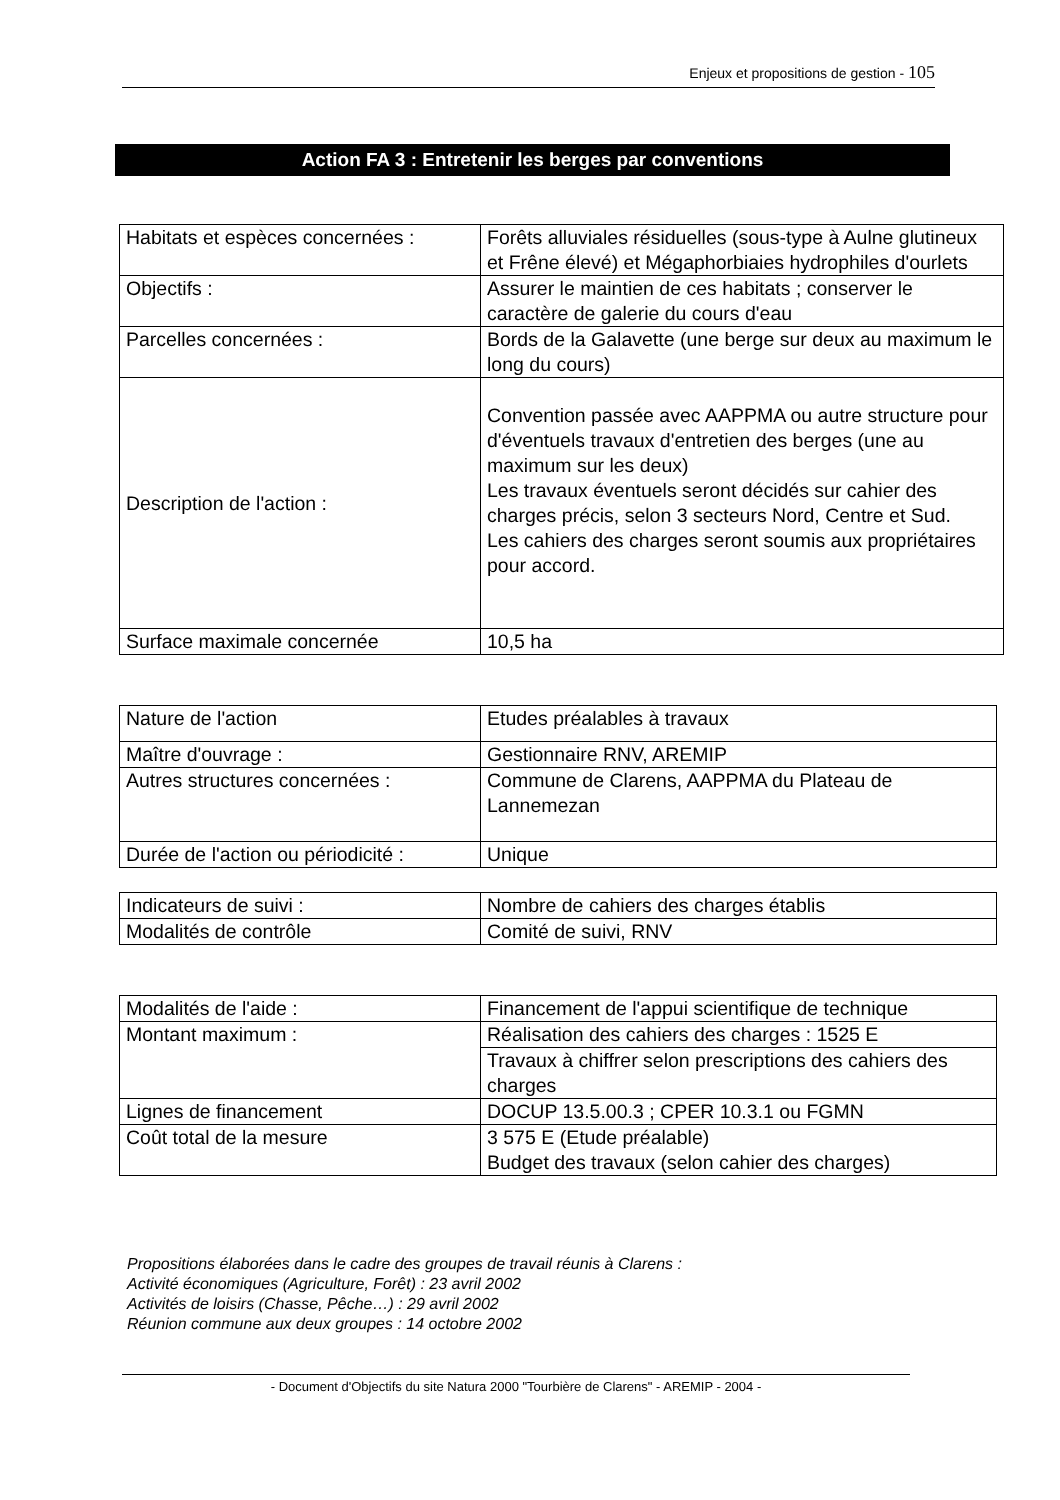Enjeux et propositions de gestion - 105
Action FA 3 : Entretenir les berges par conventions
| Habitats et espèces concernées : | Forêts alluviales résiduelles (sous-type à Aulne glutineux et Frêne élevé) et Mégaphorbiaies hydrophiles d'ourlets |
| Objectifs : | Assurer le maintien de ces habitats ; conserver le caractère de galerie du cours d'eau |
| Parcelles concernées : | Bords de la Galavette (une berge sur deux au maximum le long du cours) |
| Description de l'action : | Convention passée avec AAPPMA ou autre structure pour d'éventuels travaux d'entretien des berges (une au maximum sur les deux) Les travaux éventuels seront décidés sur cahier des charges précis, selon 3 secteurs Nord, Centre et Sud. Les cahiers des charges seront soumis aux propriétaires pour accord. |
| Surface maximale concernée | 10,5 ha |
| Nature de l'action | Etudes préalables à travaux |
| Maître d'ouvrage : | Gestionnaire RNV, AREMIP |
| Autres structures concernées : | Commune de Clarens, AAPPMA du Plateau de Lannemezan |
| Durée de l'action ou périodicité : | Unique |
| Indicateurs de suivi : | Nombre de cahiers des charges établis |
| Modalités de contrôle | Comité de suivi, RNV |
| Modalités de l'aide : | Financement de l'appui scientifique de technique |
| Montant maximum : | Réalisation des cahiers des charges : 1525 E |
| | Travaux à chiffrer selon prescriptions des cahiers des charges |
| Lignes de financement | DOCUP 13.5.00.3 ; CPER 10.3.1 ou FGMN |
| Coût total de la mesure | 3 575 E (Etude préalable) Budget des travaux (selon cahier des charges) |
Propositions élaborées dans le cadre des groupes de travail réunis à Clarens :
Activité économiques (Agriculture, Forêt) : 23 avril 2002
Activités de loisirs (Chasse, Pêche…) : 29 avril 2002
Réunion commune aux deux groupes : 14 octobre 2002
- Document d'Objectifs du site Natura 2000 "Tourbière de Clarens" - AREMIP - 2004 -